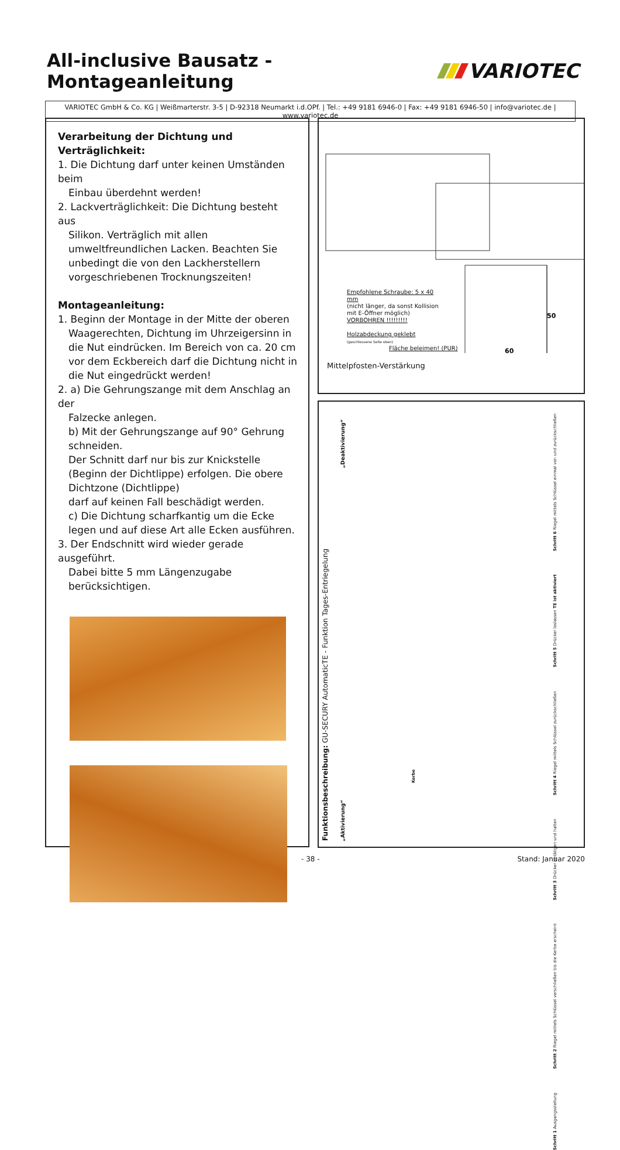All-inclusive Bausatz - Montageanleitung
VARIOTEC
VARIOTEC GmbH & Co. KG | Weißmarterstr. 3-5 | D-92318 Neumarkt i.d.OPf. | Tel.: +49 9181 6946-0 | Fax: +49 9181 6946-50 | info@variotec.de | www.variotec.de
Verarbeitung der Dichtung und Verträglichkeit:
1. Die Dichtung darf unter keinen Umständen beim
Einbau überdehnt werden!
2. Lackverträglichkeit: Die Dichtung besteht aus
Silikon. Verträglich mit allen umweltfreundlichen Lacken. Beachten Sie unbedingt die von den Lackherstellern vorgeschriebenen Trocknungszeiten!
Montageanleitung:
1. Beginn der Montage in der Mitte der oberen
Waagerechten, Dichtung im Uhrzeigersinn in die Nut eindrücken. Im Bereich von ca. 20 cm vor dem Eckbereich darf die Dichtung nicht in die Nut eingedrückt werden!
2. a) Die Gehrungszange mit dem Anschlag an der
Falzecke anlegen.
b) Mit der Gehrungszange auf 90° Gehrung schneiden.
Der Schnitt darf nur bis zur Knickstelle (Beginn der Dichtlippe) erfolgen. Die obere Dichtzone (Dichtlippe)
darf auf keinen Fall beschädigt werden.
c) Die Dichtung scharfkantig um die Ecke legen und auf diese Art alle Ecken ausführen.
3. Der Endschnitt wird wieder gerade ausgeführt.
Dabei bitte 5 mm Längenzugabe berücksichtigen.
50
60
Empfohlene Schraube: 5 x 40 mm
(nicht länger, da sonst Kollision mit E-Öffner möglich)
VORBOHREN !!!!!!!!!
Holzabdeckung geklebt
(geschlossene Seite oben)
Fläche beleimen! (PUR)
Mittelpfosten-Verstärkung
Funktionsbeschreibung: GU-SECURY AutomaticTE - Funktion Tages-Entriegelung
„Deaktivierung“
„Aktivierung“
Schritt 6 Riegel mittels Schlüssel einmal vor- und zurückschließen
Schritt 5 Drücker loslassen TE ist aktiviert
Schritt 4 Riegel mittels Schlüssel zurückschließen
Schritt 3 Drücker betätigen und halten
Schritt 2 Riegel mittels Schlüssel verschließen bis die Kerbe erscheint
Schritt 1 Ausgangsstellung
Kerbe
- 38 - Stand: Januar 2020